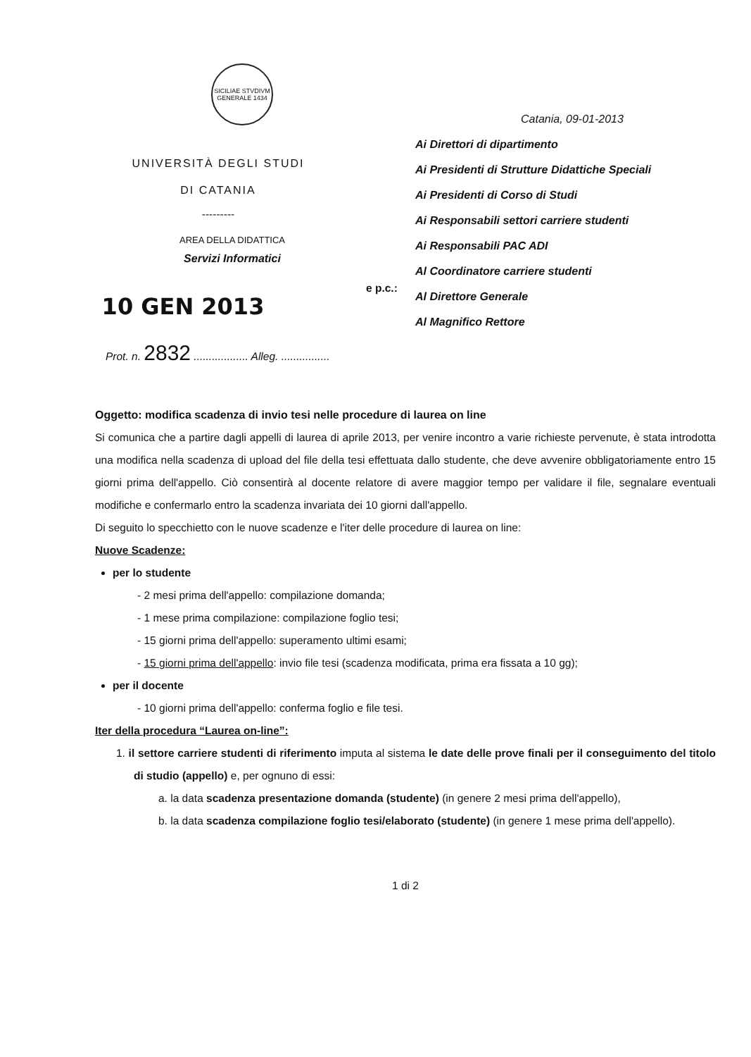SICILIAE STVDIVM GENERALE 1434
UNIVERSITÀ DEGLI STUDI
DI CATANIA
---------
AREA DELLA DIDATTICA
Servizi Informatici
10 GEN 2013
Prot. n. 2832 .................. Alleg. ................
e p.c.:
Catania, 09-01-2013
Ai Direttori di dipartimento
Ai Presidenti di Strutture Didattiche Speciali
Ai Presidenti di Corso di Studi
Ai Responsabili settori carriere studenti
Ai Responsabili PAC ADI
Al Coordinatore carriere studenti
Al Direttore Generale
Al Magnifico Rettore
Oggetto: modifica scadenza di invio tesi nelle procedure di laurea on line
Si comunica che a partire dagli appelli di laurea di aprile 2013, per venire incontro a varie richieste pervenute, è stata introdotta una modifica nella scadenza di upload del file della tesi effettuata dallo studente, che deve avvenire obbligatoriamente entro 15 giorni prima dell'appello. Ciò consentirà al docente relatore di avere maggior tempo per validare il file, segnalare eventuali modifiche e confermarlo entro la scadenza invariata dei 10 giorni dall'appello.
Di seguito lo specchietto con le nuove scadenze e l'iter delle procedure di laurea on line:
Nuove Scadenze:
per lo studente
- 2 mesi prima dell'appello: compilazione domanda;
- 1 mese prima compilazione: compilazione foglio tesi;
- 15 giorni prima dell'appello: superamento ultimi esami;
- 15 giorni prima dell'appello: invio file tesi (scadenza modificata, prima era fissata a 10 gg);
per il docente
- 10 giorni prima dell'appello: conferma foglio e file tesi.
Iter della procedura “Laurea on-line”:
1. il settore carriere studenti di riferimento imputa al sistema le date delle prove finali per il conseguimento del titolo di studio (appello) e, per ognuno di essi:
a. la data scadenza presentazione domanda (studente) (in genere 2 mesi prima dell'appello),
b. la data scadenza compilazione foglio tesi/elaborato (studente) (in genere 1 mese prima dell'appello).
1 di 2